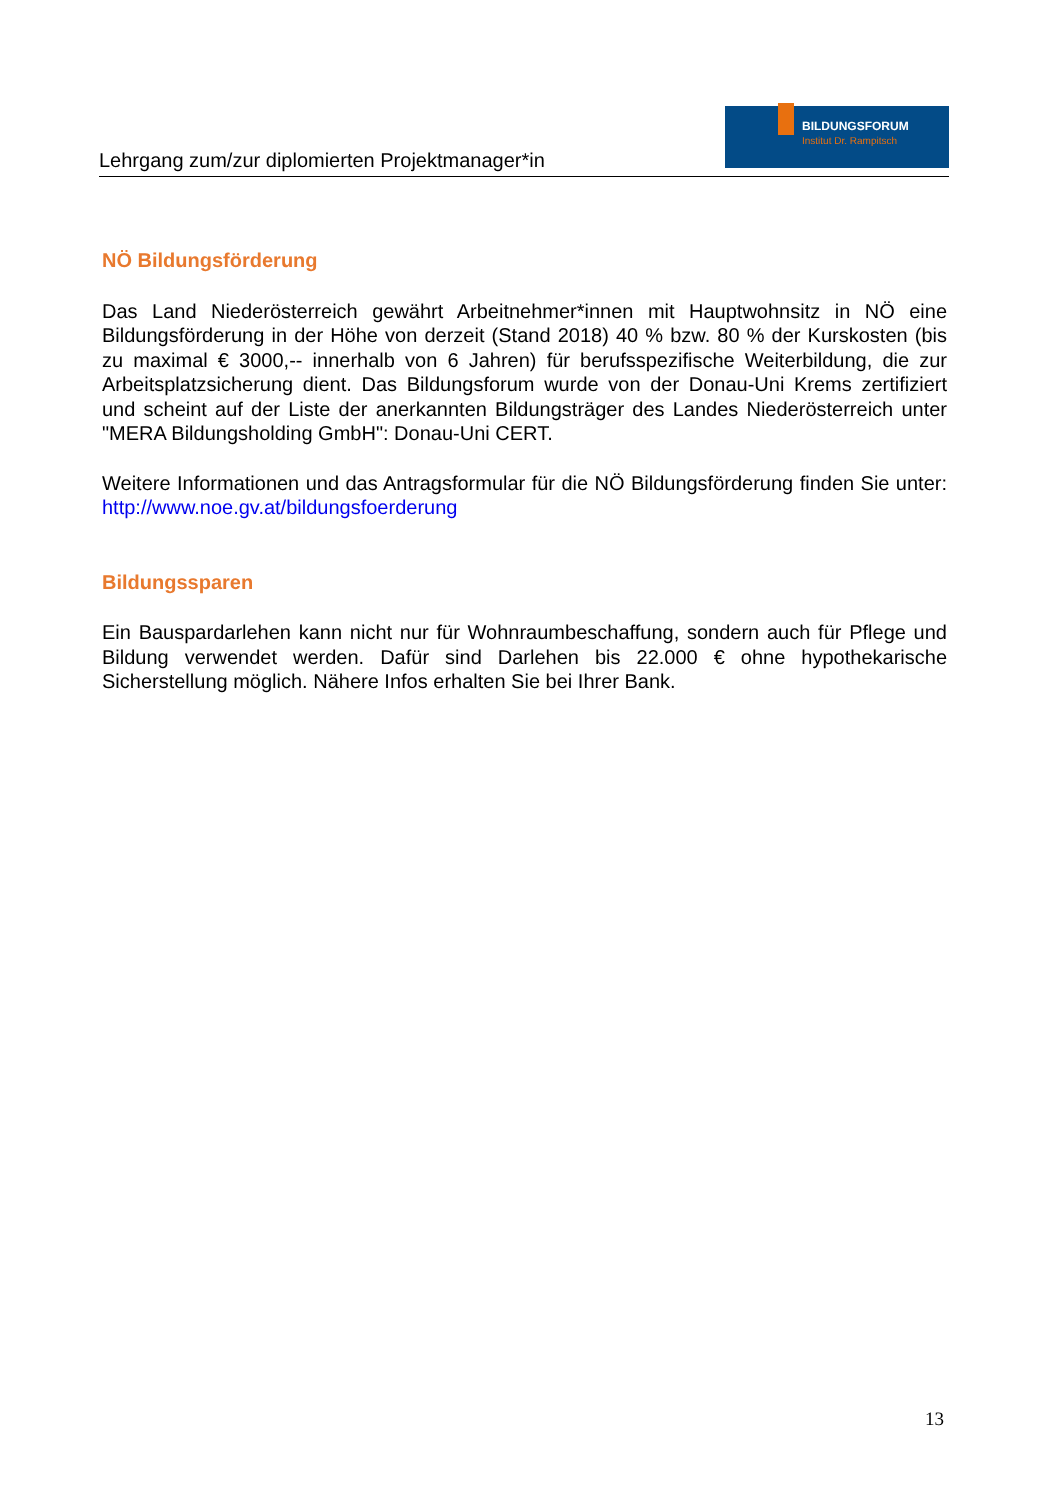Lehrgang zum/zur diplomierten Projektmanager*in
BILDUNGSFORUM
Institut Dr. Rampitsch
NÖ Bildungsförderung
Das Land Niederösterreich gewährt Arbeitnehmer*innen mit Hauptwohnsitz in NÖ eine Bildungsförderung in der Höhe von derzeit (Stand 2018) 40 % bzw. 80 % der Kurskosten (bis zu maximal € 3000,-- innerhalb von 6 Jahren) für berufsspezifische Weiterbildung, die zur Arbeitsplatzsicherung dient. Das Bildungsforum wurde von der Donau-Uni Krems zertifiziert und scheint auf der Liste der anerkannten Bildungsträger des Landes Niederösterreich unter "MERA Bildungsholding GmbH": Donau-Uni CERT.
Weitere Informationen und das Antragsformular für die NÖ Bildungsförderung finden Sie unter: http://www.noe.gv.at/bildungsfoerderung
Bildungssparen
Ein Bauspardarlehen kann nicht nur für Wohnraumbeschaffung, sondern auch für Pflege und Bildung verwendet werden. Dafür sind Darlehen bis 22.000 € ohne hypothekarische Sicherstellung möglich. Nähere Infos erhalten Sie bei Ihrer Bank.
13